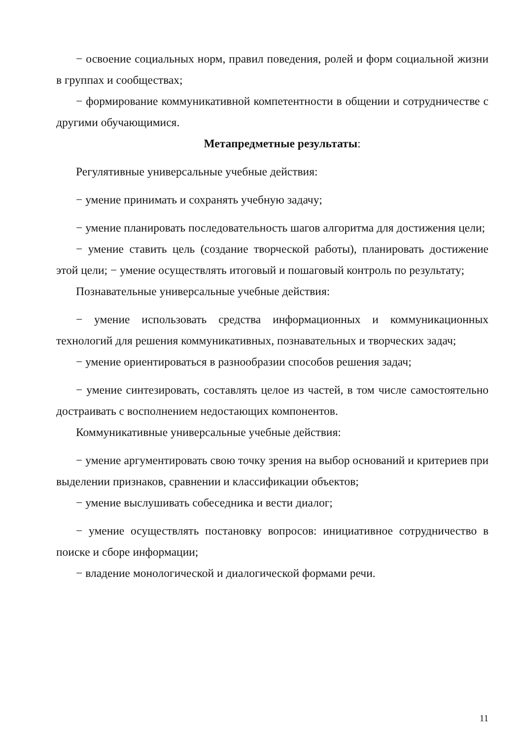− освоение социальных норм, правил поведения, ролей и форм социальной жизни в группах и сообществах;
− формирование коммуникативной компетентности в общении и сотрудничестве с другими обучающимися.
Метапредметные результаты:
Регулятивные универсальные учебные действия:
− умение принимать и сохранять учебную задачу;
− умение планировать последовательность шагов алгоритма для достижения цели;
− умение ставить цель (создание творческой работы), планировать достижение этой цели; − умение осуществлять итоговый и пошаговый контроль по результату;
Познавательные универсальные учебные действия:
− умение использовать средства информационных и коммуникационных технологий для решения коммуникативных, познавательных и творческих задач;
− умение ориентироваться в разнообразии способов решения задач;
− умение синтезировать, составлять целое из частей, в том числе самостоятельно достраивать с восполнением недостающих компонентов.
Коммуникативные универсальные учебные действия:
− умение аргументировать свою точку зрения на выбор оснований и критериев при выделении признаков, сравнении и классификации объектов;
− умение выслушивать собеседника и вести диалог;
− умение осуществлять постановку вопросов: инициативное сотрудничество в поиске и сборе информации;
− владение монологической и диалогической формами речи.
11